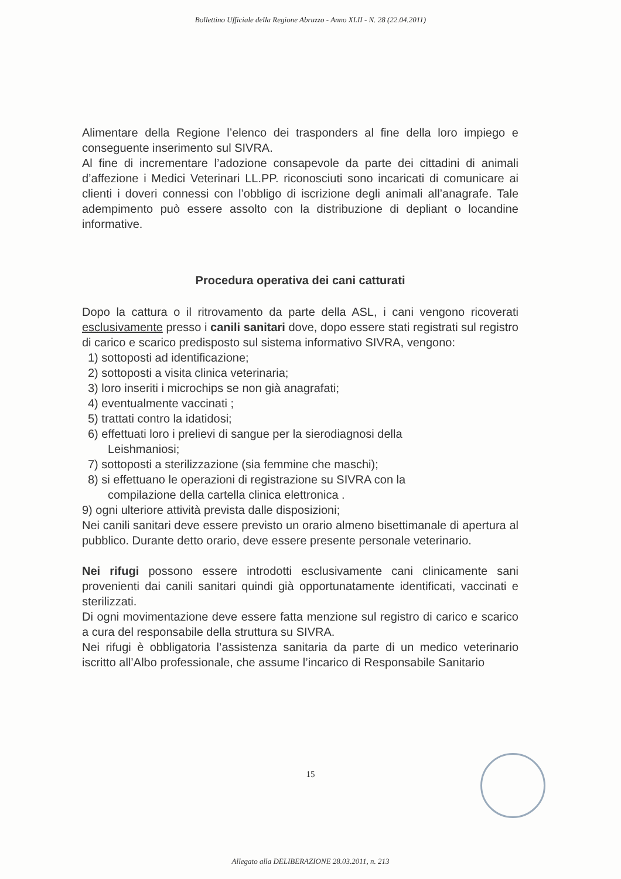Bollettino Ufficiale della Regione Abruzzo - Anno XLII - N. 28 (22.04.2011)
Alimentare della Regione l’elenco dei trasponders al fine della loro impiego e conseguente inserimento sul SIVRA.
Al fine di incrementare l’adozione consapevole da parte dei cittadini di animali d’affezione i Medici Veterinari LL.PP. riconosciuti sono incaricati di comunicare ai clienti i doveri connessi con l’obbligo di iscrizione degli animali all’anagrafe. Tale adempimento può essere assolto con la distribuzione di depliant o locandine informative.
Procedura operativa dei cani catturati
Dopo la cattura o il ritrovamento da parte della ASL, i cani vengono ricoverati esclusivamente presso i canili sanitari dove, dopo essere stati registrati sul registro di carico e scarico predisposto sul sistema informativo SIVRA, vengono:
1) sottoposti ad identificazione;
2) sottoposti a visita clinica veterinaria;
3) loro inseriti i microchips se non già anagrafati;
4) eventualmente vaccinati ;
5) trattati contro la idatidosi;
6) effettuati loro i prelievi di sangue per la sierodiagnosi della
Leishmaniosi;
7) sottoposti a sterilizzazione (sia femmine che maschi);
8) si effettuano le operazioni di registrazione su SIVRA con la
compilazione della cartella clinica elettronica .
9) ogni ulteriore attività prevista dalle disposizioni;
Nei canili sanitari deve essere previsto un orario almeno bisettimanale di apertura al pubblico. Durante detto orario, deve essere presente personale veterinario.
Nei rifugi possono essere introdotti esclusivamente cani clinicamente sani provenienti dai canili sanitari quindi già opportunatamente identificati, vaccinati e sterilizzati.
Di ogni movimentazione deve essere fatta menzione sul registro di carico e scarico a cura del responsabile della struttura su SIVRA.
Nei rifugi è obbligatoria l’assistenza sanitaria da parte di un medico veterinario iscritto all’Albo professionale, che assume l’incarico di Responsabile Sanitario
15
Allegato alla DELIBERAZIONE 28.03.2011, n. 213